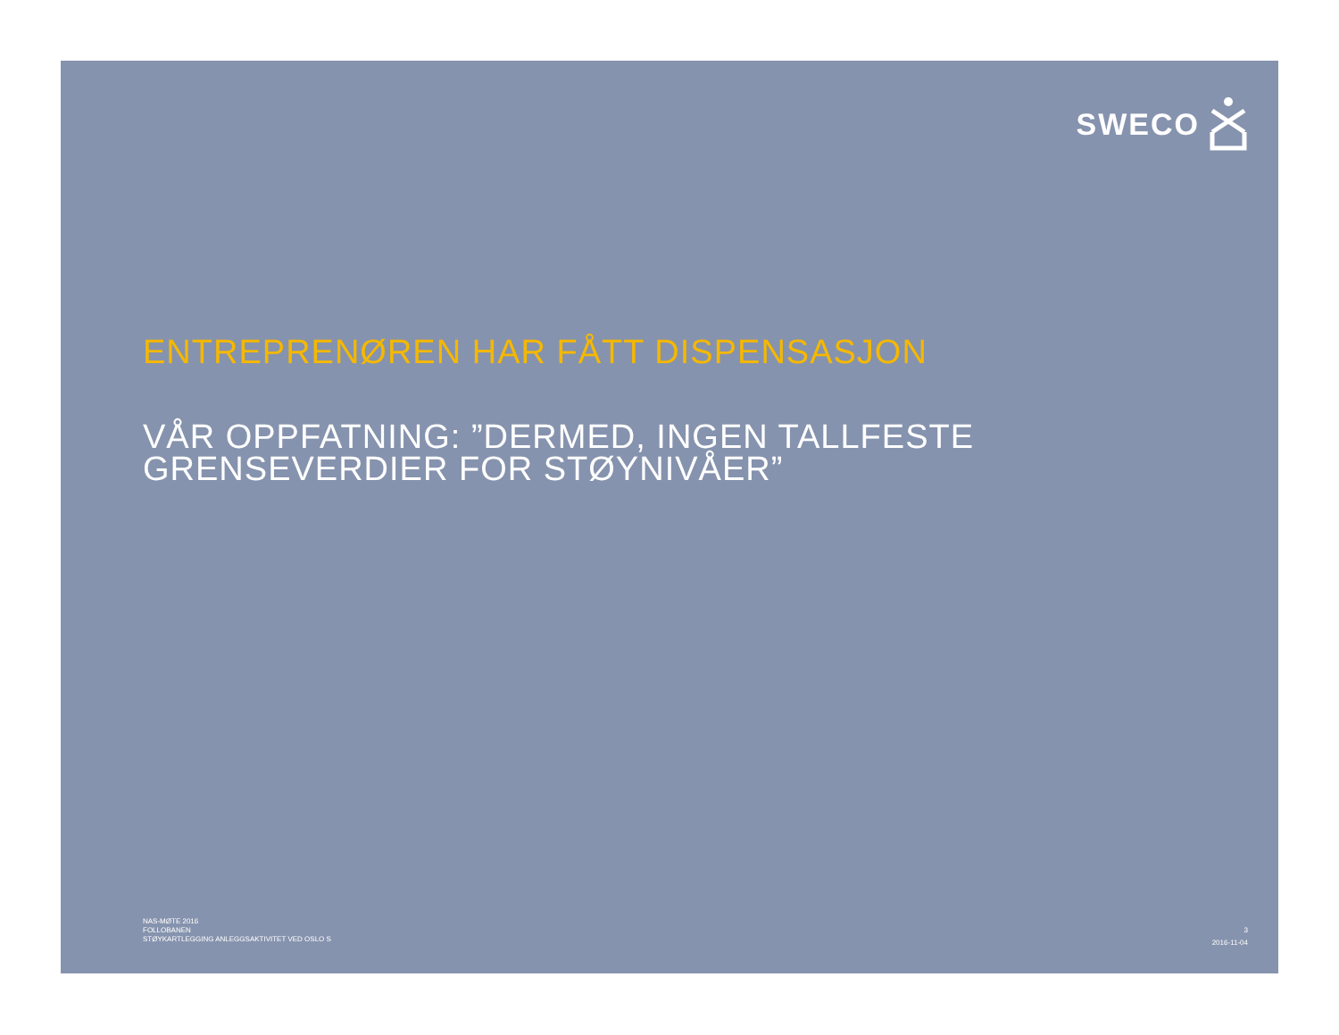SWECO
ENTREPRENØREN HAR FÅTT DISPENSASJON
VÅR OPPFATNING: ”DERMED, INGEN TALLFESTE GRENSEVERDIER FOR STØYNIVÅER”
NAS-MØTE 2016
FOLLOBANEN
STØYKARTLEGGING ANLEGGSAKTIVITET VED OSLO S
3
2016-11-04